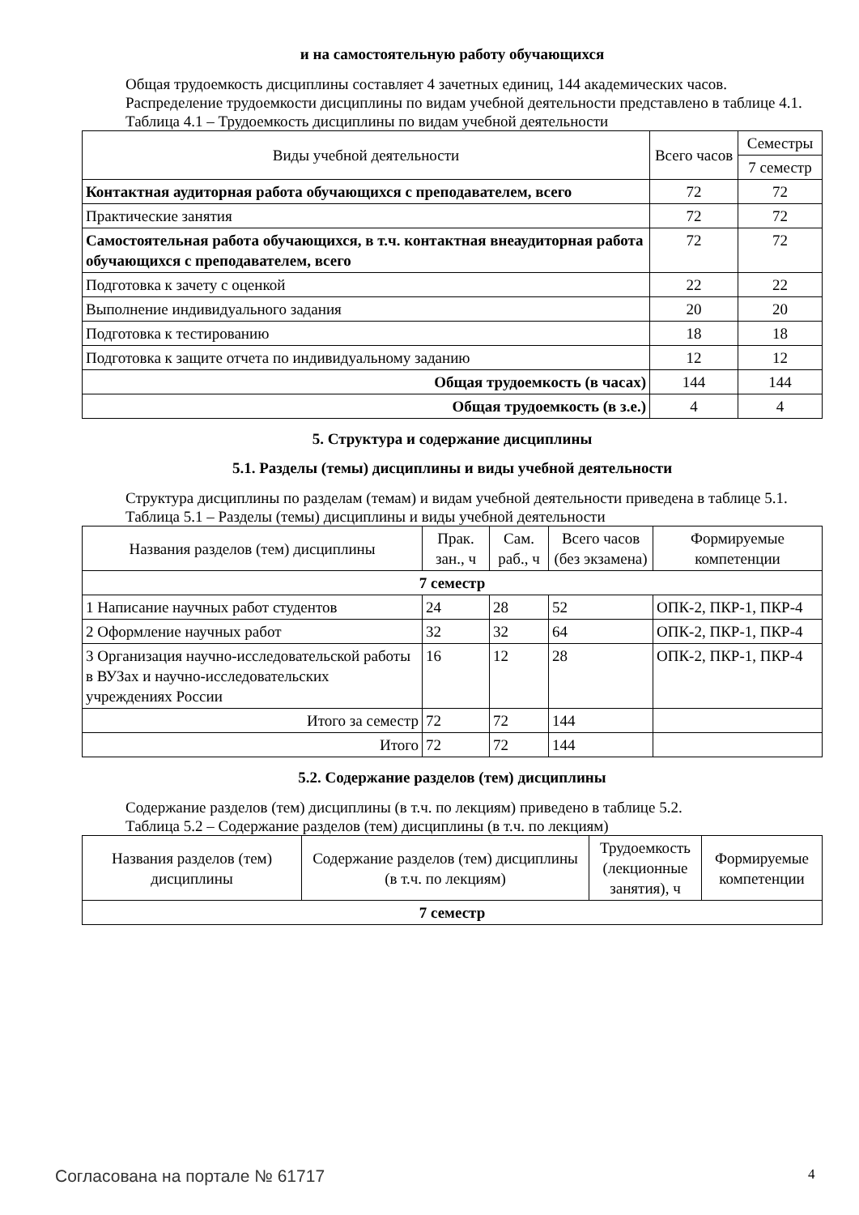и на самостоятельную работу обучающихся
Общая трудоемкость дисциплины составляет 4 зачетных единиц, 144 академических часов.
Распределение трудоемкости дисциплины по видам учебной деятельности представлено в таблице 4.1.
Таблица 4.1 – Трудоемкость дисциплины по видам учебной деятельности
| Виды учебной деятельности | Всего часов | Семестры |
| --- | --- | --- |
| | | 7 семестр |
| Контактная аудиторная работа обучающихся с преподавателем, всего | 72 | 72 |
| Практические занятия | 72 | 72 |
| Самостоятельная работа обучающихся, в т.ч. контактная внеаудиторная работа обучающихся с преподавателем, всего | 72 | 72 |
| Подготовка к зачету с оценкой | 22 | 22 |
| Выполнение индивидуального задания | 20 | 20 |
| Подготовка к тестированию | 18 | 18 |
| Подготовка к защите отчета по индивидуальному заданию | 12 | 12 |
| Общая трудоемкость (в часах) | 144 | 144 |
| Общая трудоемкость (в з.е.) | 4 | 4 |
5. Структура и содержание дисциплины
5.1. Разделы (темы) дисциплины и виды учебной деятельности
Структура дисциплины по разделам (темам) и видам учебной деятельности приведена в таблице 5.1.
Таблица 5.1 – Разделы (темы) дисциплины и виды учебной деятельности
| Названия разделов (тем) дисциплины | Прак. зан., ч | Сам. раб., ч | Всего часов (без экзамена) | Формируемые компетенции |
| --- | --- | --- | --- | --- |
| 7 семестр | | | | |
| 1 Написание научных работ студентов | 24 | 28 | 52 | ОПК-2, ПКР-1, ПКР-4 |
| 2 Оформление научных работ | 32 | 32 | 64 | ОПК-2, ПКР-1, ПКР-4 |
| 3 Организация научно-исследовательской работы в ВУЗах и научно-исследовательских учреждениях России | 16 | 12 | 28 | ОПК-2, ПКР-1, ПКР-4 |
| Итого за семестр | 72 | 72 | 144 | |
| Итого | 72 | 72 | 144 | |
5.2. Содержание разделов (тем) дисциплины
Содержание разделов (тем) дисциплины (в т.ч. по лекциям) приведено в таблице 5.2.
Таблица 5.2 – Содержание разделов (тем) дисциплины (в т.ч. по лекциям)
| Названия разделов (тем) дисциплины | Содержание разделов (тем) дисциплины (в т.ч. по лекциям) | Трудоемкость (лекционные занятия), ч | Формируемые компетенции |
| --- | --- | --- | --- |
| 7 семестр | | | |
Согласована на портале № 61717 4